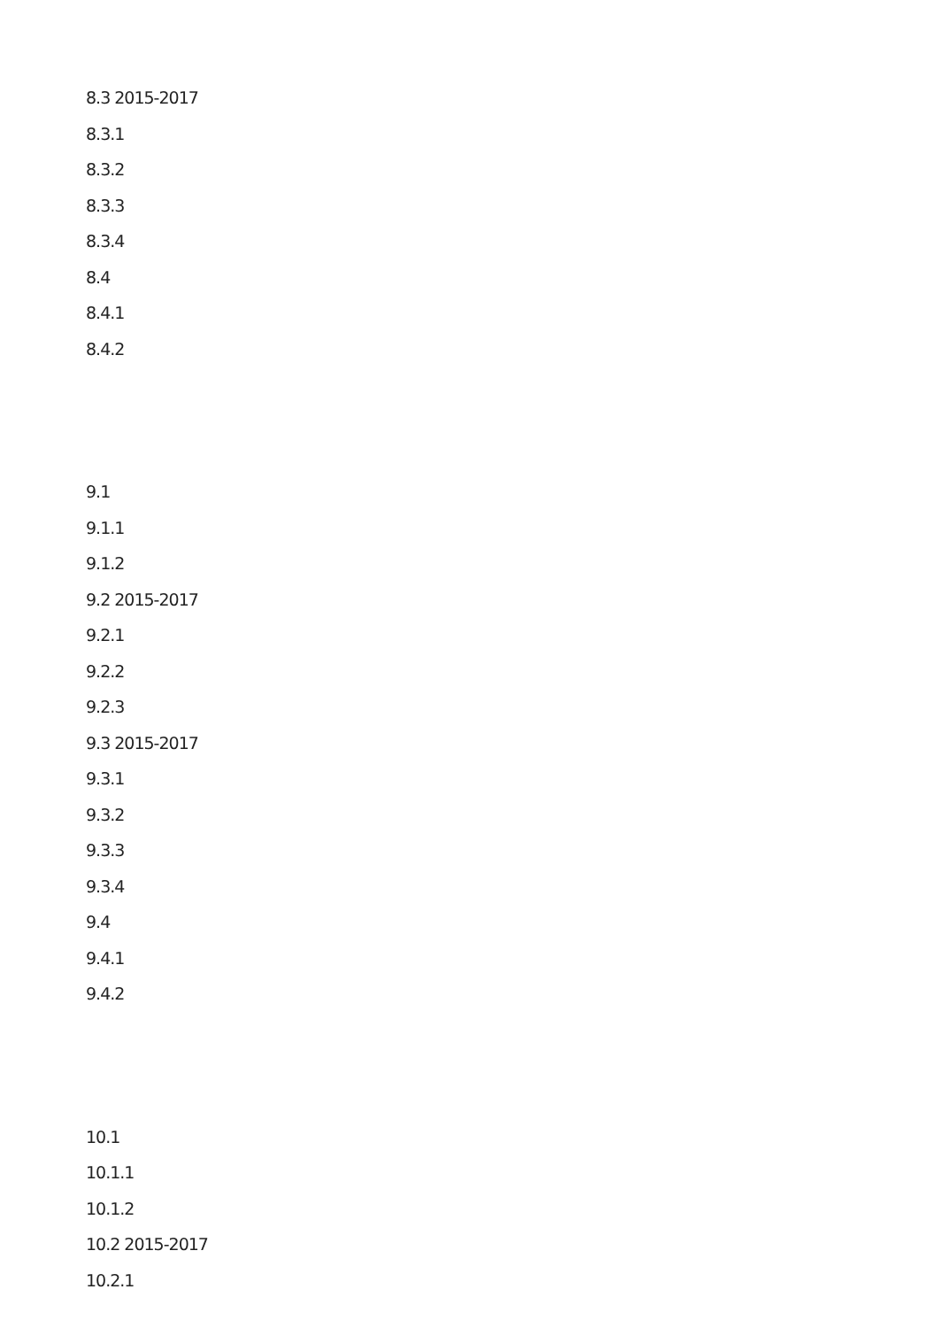8.3 2015-2017
8.3.1
8.3.2
8.3.3
8.3.4
8.4
8.4.1
8.4.2
9.1
9.1.1
9.1.2
9.2 2015-2017
9.2.1
9.2.2
9.2.3
9.3 2015-2017
9.3.1
9.3.2
9.3.3
9.3.4
9.4
9.4.1
9.4.2
10.1
10.1.1
10.1.2
10.2 2015-2017
10.2.1